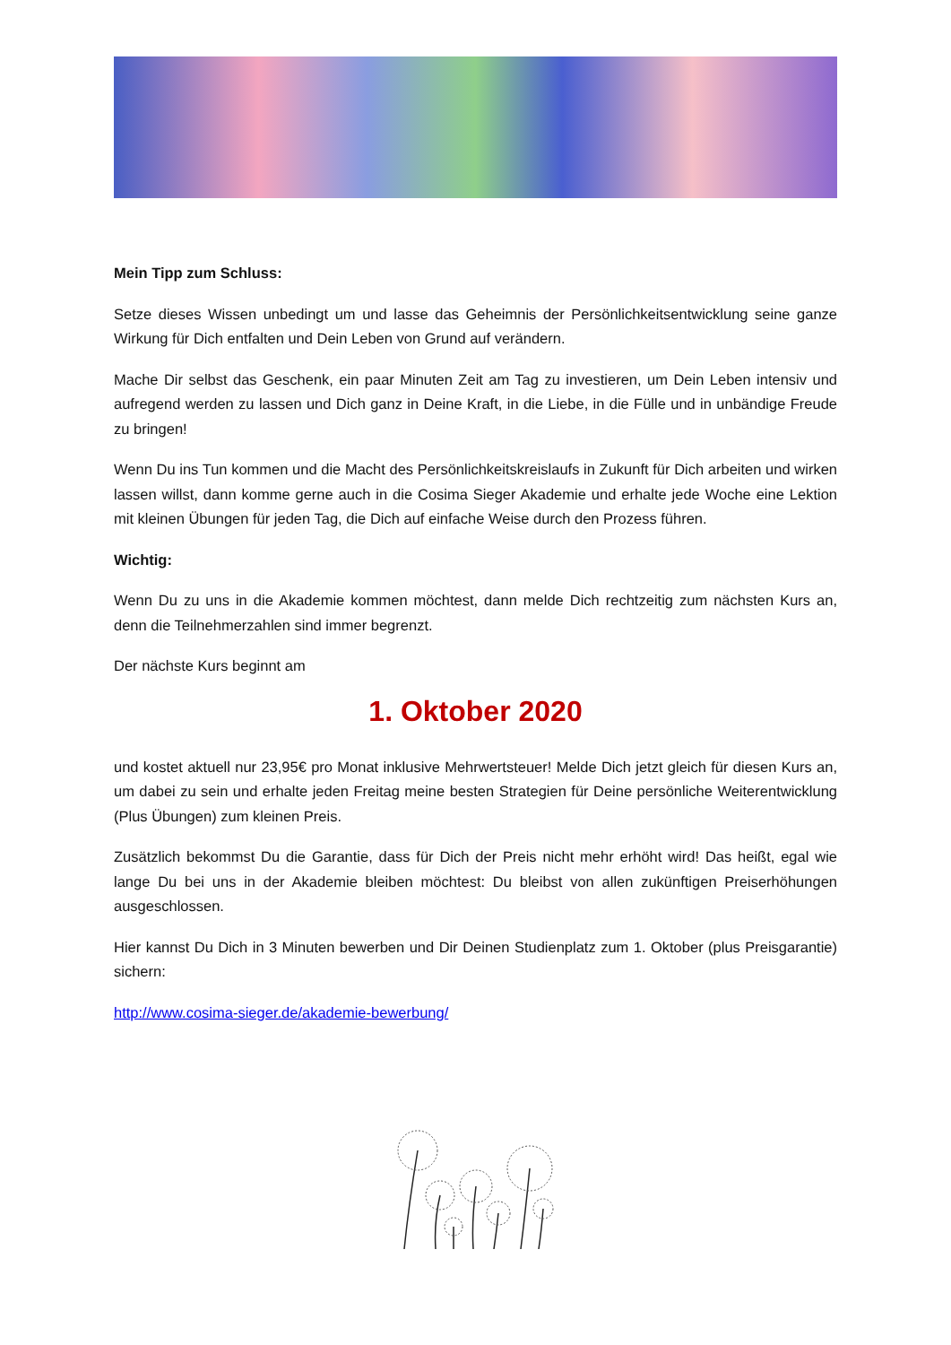Mein Tipp zum Schluss:
Setze dieses Wissen unbedingt um und lasse das Geheimnis der Persönlichkeitsentwicklung seine ganze Wirkung für Dich entfalten und Dein Leben von Grund auf verändern.
Mache Dir selbst das Geschenk, ein paar Minuten Zeit am Tag zu investieren, um Dein Leben intensiv und aufregend werden zu lassen und Dich ganz in Deine Kraft, in die Liebe, in die Fülle und in unbändige Freude zu bringen!
Wenn Du ins Tun kommen und die Macht des Persönlichkeitskreislaufs in Zukunft für Dich arbeiten und wirken lassen willst, dann komme gerne auch in die Cosima Sieger Akademie und erhalte jede Woche eine Lektion mit kleinen Übungen für jeden Tag, die Dich auf einfache Weise durch den Prozess führen.
Wichtig:
Wenn Du zu uns in die Akademie kommen möchtest, dann melde Dich rechtzeitig zum nächsten Kurs an, denn die Teilnehmerzahlen sind immer begrenzt.
Der nächste Kurs beginnt am
1. Oktober 2020
und kostet aktuell nur 23,95€ pro Monat inklusive Mehrwertsteuer! Melde Dich jetzt gleich für diesen Kurs an, um dabei zu sein und erhalte jeden Freitag meine besten Strategien für Deine persönliche Weiterentwicklung (Plus Übungen) zum kleinen Preis.
Zusätzlich bekommst Du die Garantie, dass für Dich der Preis nicht mehr erhöht wird! Das heißt, egal wie lange Du bei uns in der Akademie bleiben möchtest: Du bleibst von allen zukünftigen Preiserhöhungen ausgeschlossen.
Hier kannst Du Dich in 3 Minuten bewerben und Dir Deinen Studienplatz zum 1. Oktober (plus Preisgarantie) sichern:
http://www.cosima-sieger.de/akademie-bewerbung/